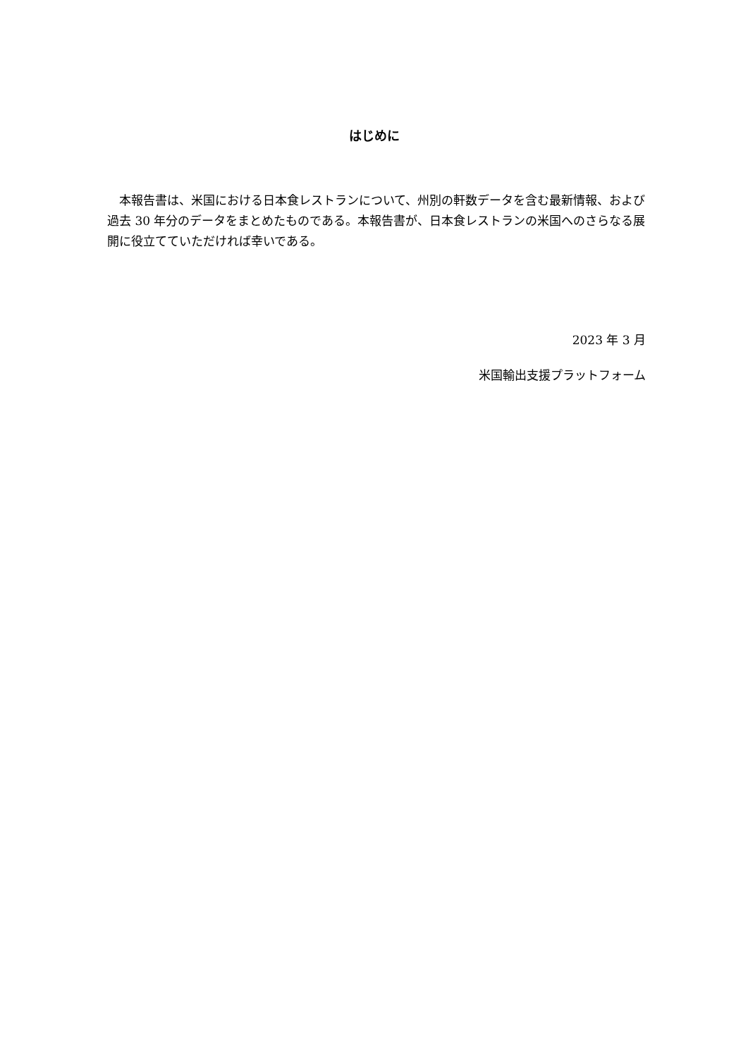はじめに
　本報告書は、米国における日本食レストランについて、州別の軒数データを含む最新情報、および過去 30 年分のデータをまとめたものである。本報告書が、日本食レストランの米国へのさらなる展開に役立てていただければ幸いである。
2023 年 3 月
米国輸出支援プラットフォーム